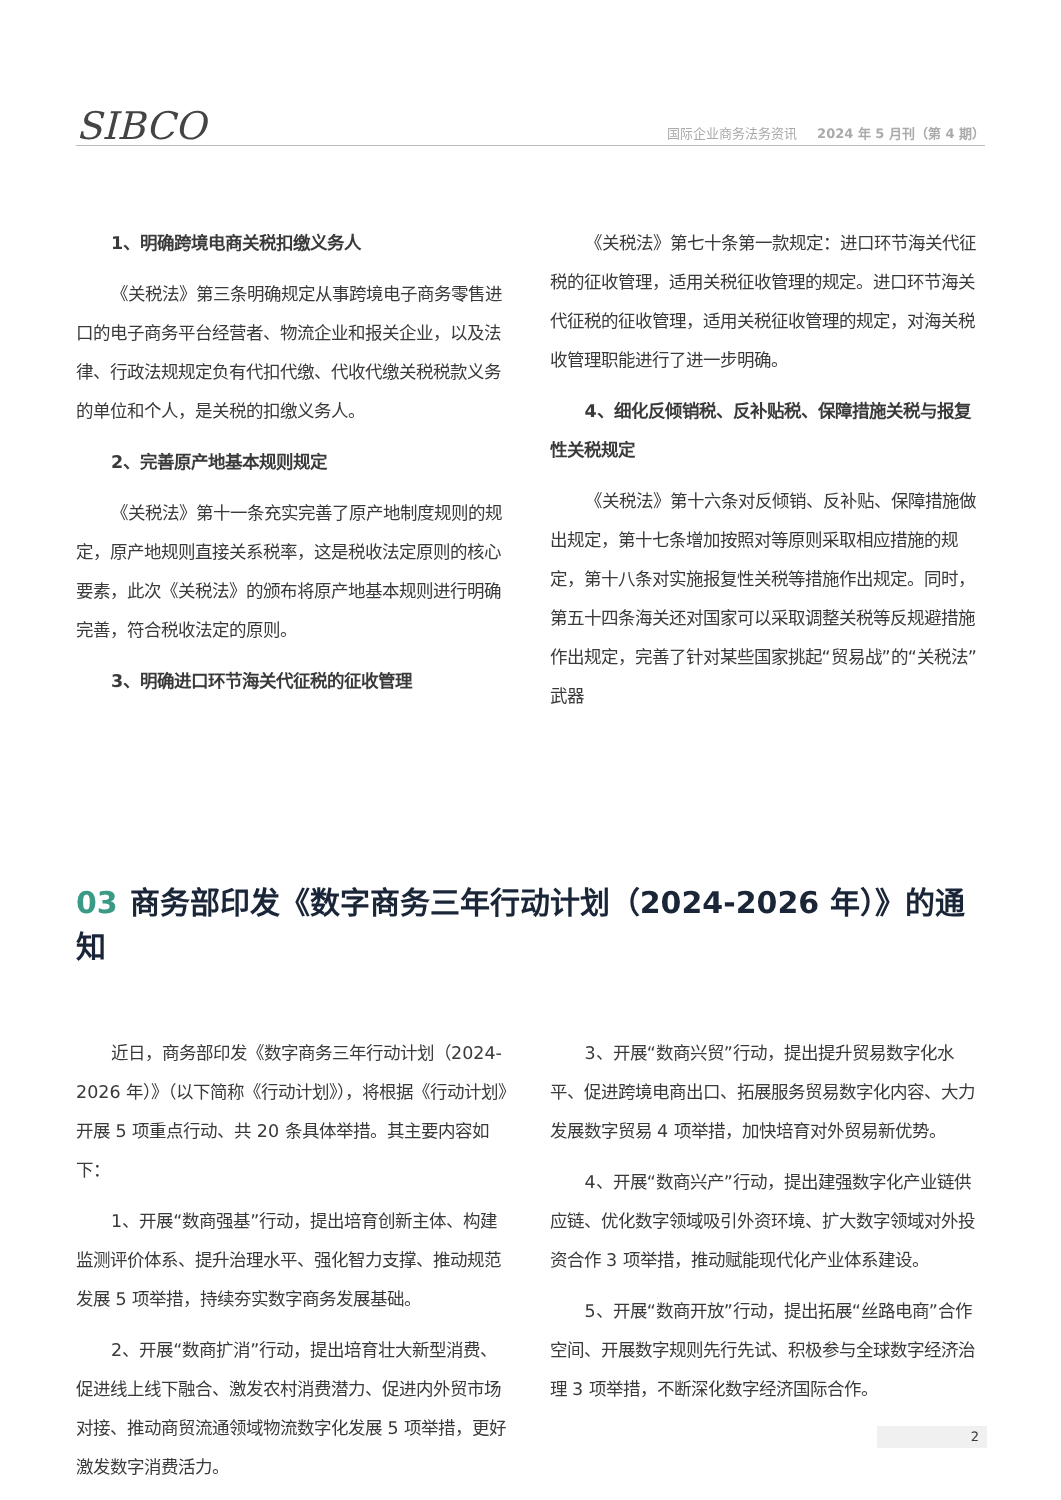SIBCO
国际企业商务法务资讯 2024 年 5 月刊（第 4 期）
1、明确跨境电商关税扣缴义务人
《关税法》第三条明确规定从事跨境电子商务零售进口的电子商务平台经营者、物流企业和报关企业，以及法律、行政法规规定负有代扣代缴、代收代缴关税税款义务的单位和个人，是关税的扣缴义务人。
2、完善原产地基本规则规定
《关税法》第十一条充实完善了原产地制度规则的规定，原产地规则直接关系税率，这是税收法定原则的核心要素，此次《关税法》的颁布将原产地基本规则进行明确完善，符合税收法定的原则。
3、明确进口环节海关代征税的征收管理
《关税法》第七十条第一款规定：进口环节海关代征税的征收管理，适用关税征收管理的规定。进口环节海关代征税的征收管理，适用关税征收管理的规定，对海关税收管理职能进行了进一步明确。
4、细化反倾销税、反补贴税、保障措施关税与报复性关税规定
《关税法》第十六条对反倾销、反补贴、保障措施做出规定，第十七条增加按照对等原则采取相应措施的规定，第十八条对实施报复性关税等措施作出规定。同时，第五十四条海关还对国家可以采取调整关税等反规避措施作出规定，完善了针对某些国家挑起“贸易战”的“关税法”武器
03 商务部印发《数字商务三年行动计划（2024-2026 年）》的通知
近日，商务部印发《数字商务三年行动计划（2024-2026 年）》（以下简称《行动计划》），将根据《行动计划》开展 5 项重点行动、共 20 条具体举措。其主要内容如下：
1、开展“数商强基”行动，提出培育创新主体、构建监测评价体系、提升治理水平、强化智力支撑、推动规范发展 5 项举措，持续夯实数字商务发展基础。
2、开展“数商扩消”行动，提出培育壮大新型消费、促进线上线下融合、激发农村消费潜力、促进内外贸市场对接、推动商贸流通领域物流数字化发展 5 项举措，更好激发数字消费活力。
3、开展“数商兴贸”行动，提出提升贸易数字化水平、促进跨境电商出口、拓展服务贸易数字化内容、大力发展数字贸易 4 项举措，加快培育对外贸易新优势。
4、开展“数商兴产”行动，提出建强数字化产业链供应链、优化数字领域吸引外资环境、扩大数字领域对外投资合作 3 项举措，推动赋能现代化产业体系建设。
5、开展“数商开放”行动，提出拓展“丝路电商”合作空间、开展数字规则先行先试、积极参与全球数字经济治理 3 项举措，不断深化数字经济国际合作。
2